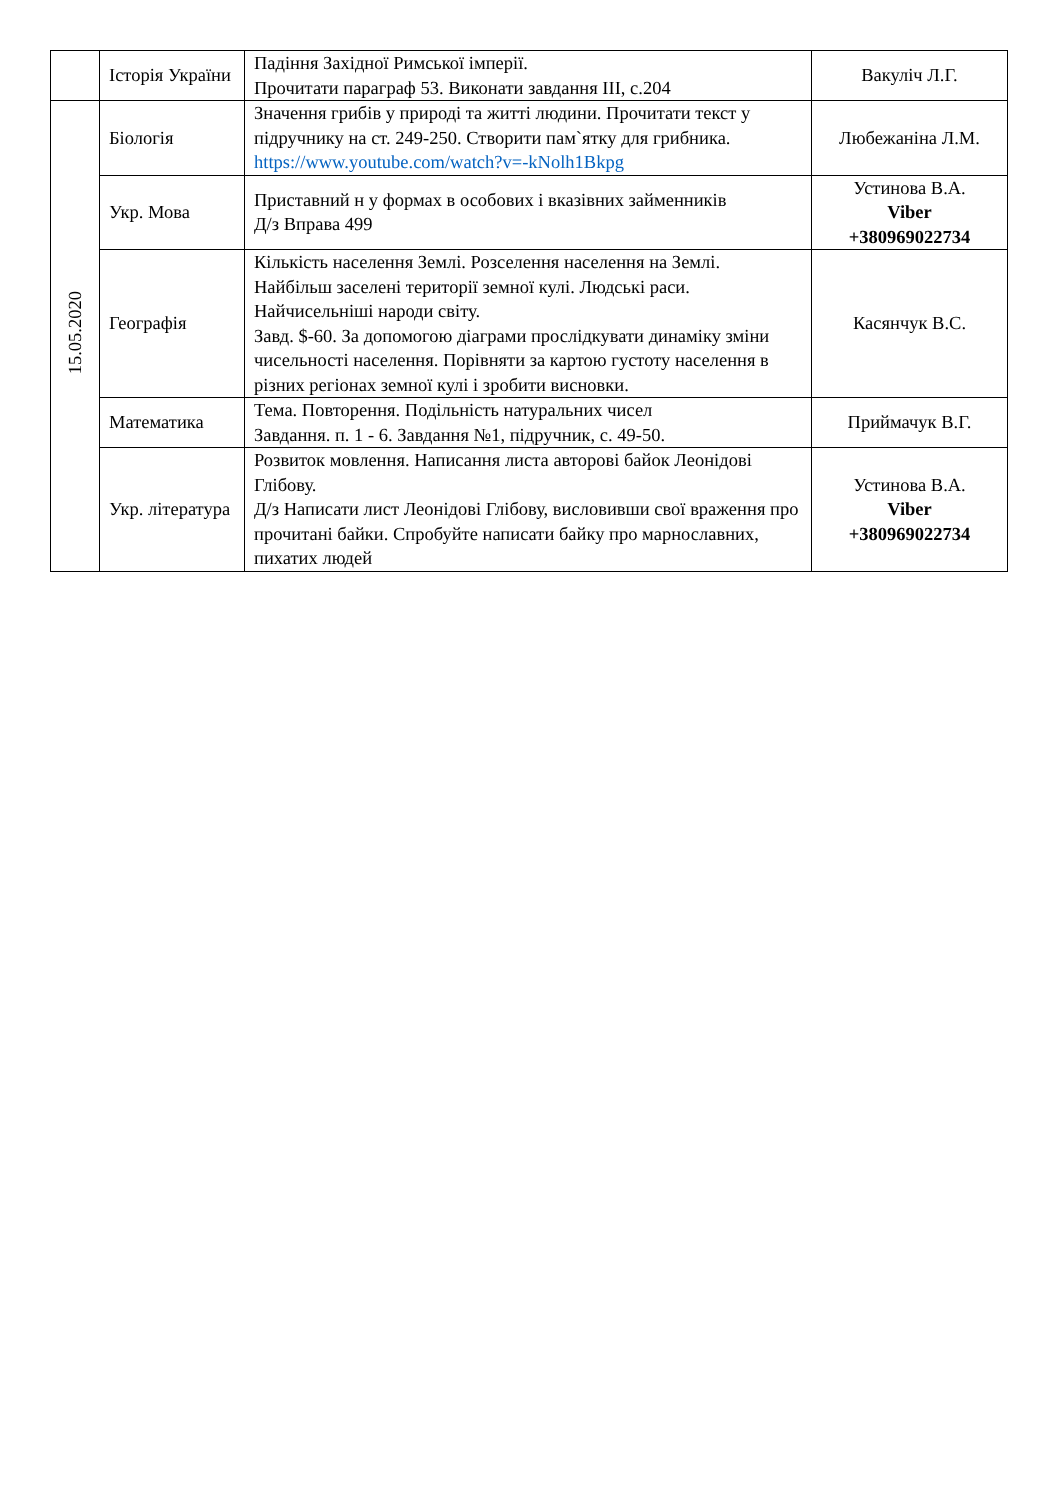| | Історія України | Падіння Західної Римської імперії. Прочитати параграф 53. Виконати завдання ІІІ, с.204 | Вакуліч Л.Г. |
| 15.05.2020 | Біологія | Значення грибів у природі та житті людини. Прочитати текст у підручнику на ст. 249-250. Створити пам`ятку для грибника. https://www.youtube.com/watch?v=-kNolh1Bkpg | Любежаніна Л.М. |
| | Укр. Мова | Приставний н у формах в особових і вказівних займенників Д/з Вправа 499 | Устинова В.А. Viber +380969022734 |
| | Географія | Кількість населення Землі. Розселення населення на Землі. Найбільш заселені території земної кулі. Людські раси. Найчисельніші народи світу. Завд. $-60. За допомогою діаграми прослідкувати динаміку зміни чисельності населення. Порівняти за картою густоту населення в різних регіонах земної кулі і зробити висновки. | Касянчук В.С. |
| | Математика | Тема. Повторення. Подільність натуральних чисел Завдання. п. 1 - 6. Завдання №1, підручник, с. 49-50. | Приймачук В.Г. |
| | Укр. література | Розвиток мовлення. Написання листа авторові байок Леонідові Глібову. Д/з Написати лист Леонідові Глібову, висловивши свої враження про прочитані байки. Спробуйте написати байку про марнославних, пихатих людей | Устинова В.А. Viber +380969022734 |